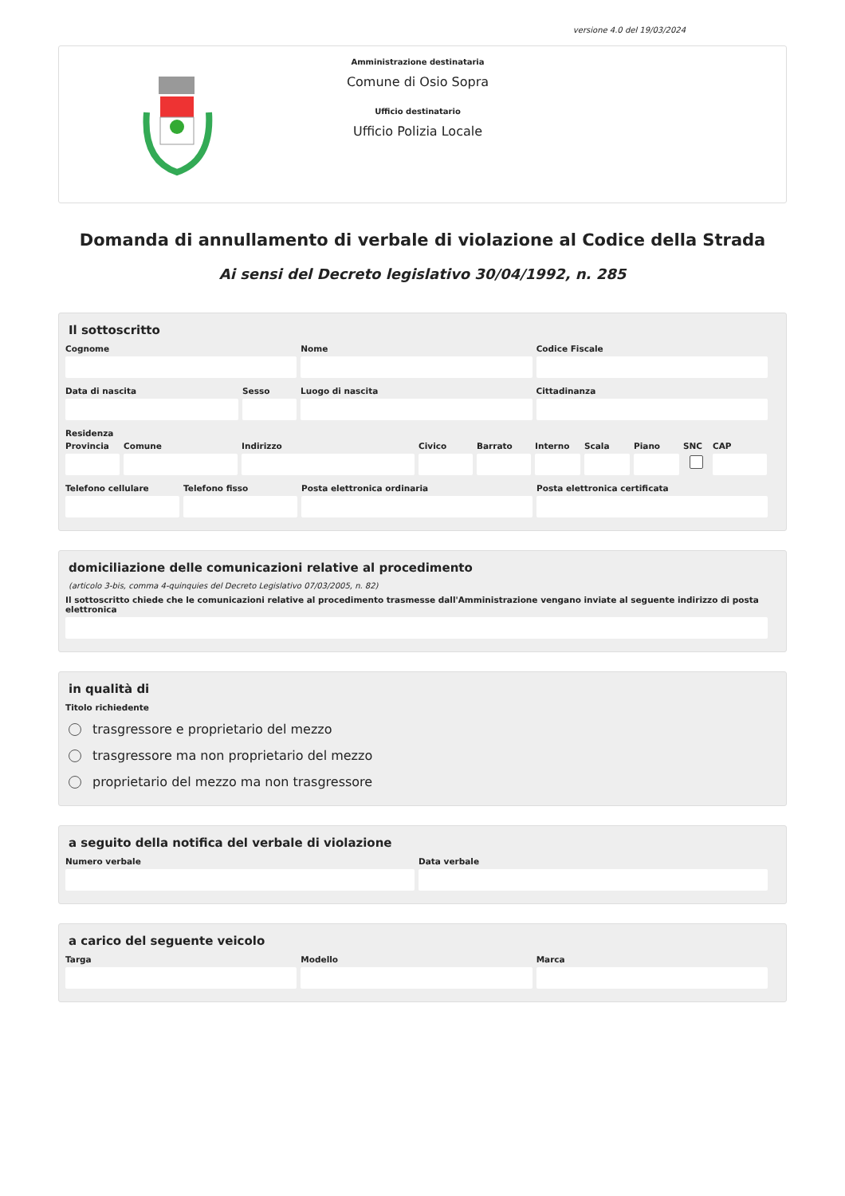versione 4.0 del 19/03/2024
Amministrazione destinataria
Comune di Osio Sopra
Ufficio destinatario
Ufficio Polizia Locale
Domanda di annullamento di verbale di violazione al Codice della Strada
Ai sensi del Decreto legislativo 30/04/1992, n. 285
Il sottoscritto
Cognome Nome Codice Fiscale
Data di nascita Sesso Luogo di nascita Cittadinanza
Residenza
Provincia
Comune Indirizzo Civico Barrato Interno
Scala Piano SNC CAP
Telefono cellulare
Telefono fisso Posta elettronica ordinaria Posta elettronica certificata
domiciliazione delle comunicazioni relative al procedimento
(articolo 3-bis, comma 4-quinquies del Decreto Legislativo 07/03/2005, n. 82)
Il sottoscritto chiede che le comunicazioni relative al procedimento trasmesse dall'Amministrazione vengano inviate al seguente indirizzo di posta elettronica
in qualità di
Titolo richiedente
trasgressore e proprietario del mezzo
trasgressore ma non proprietario del mezzo
proprietario del mezzo ma non trasgressore
a seguito della notifica del verbale di violazione
Numero verbale Data verbale
a carico del seguente veicolo
Targa Modello Marca